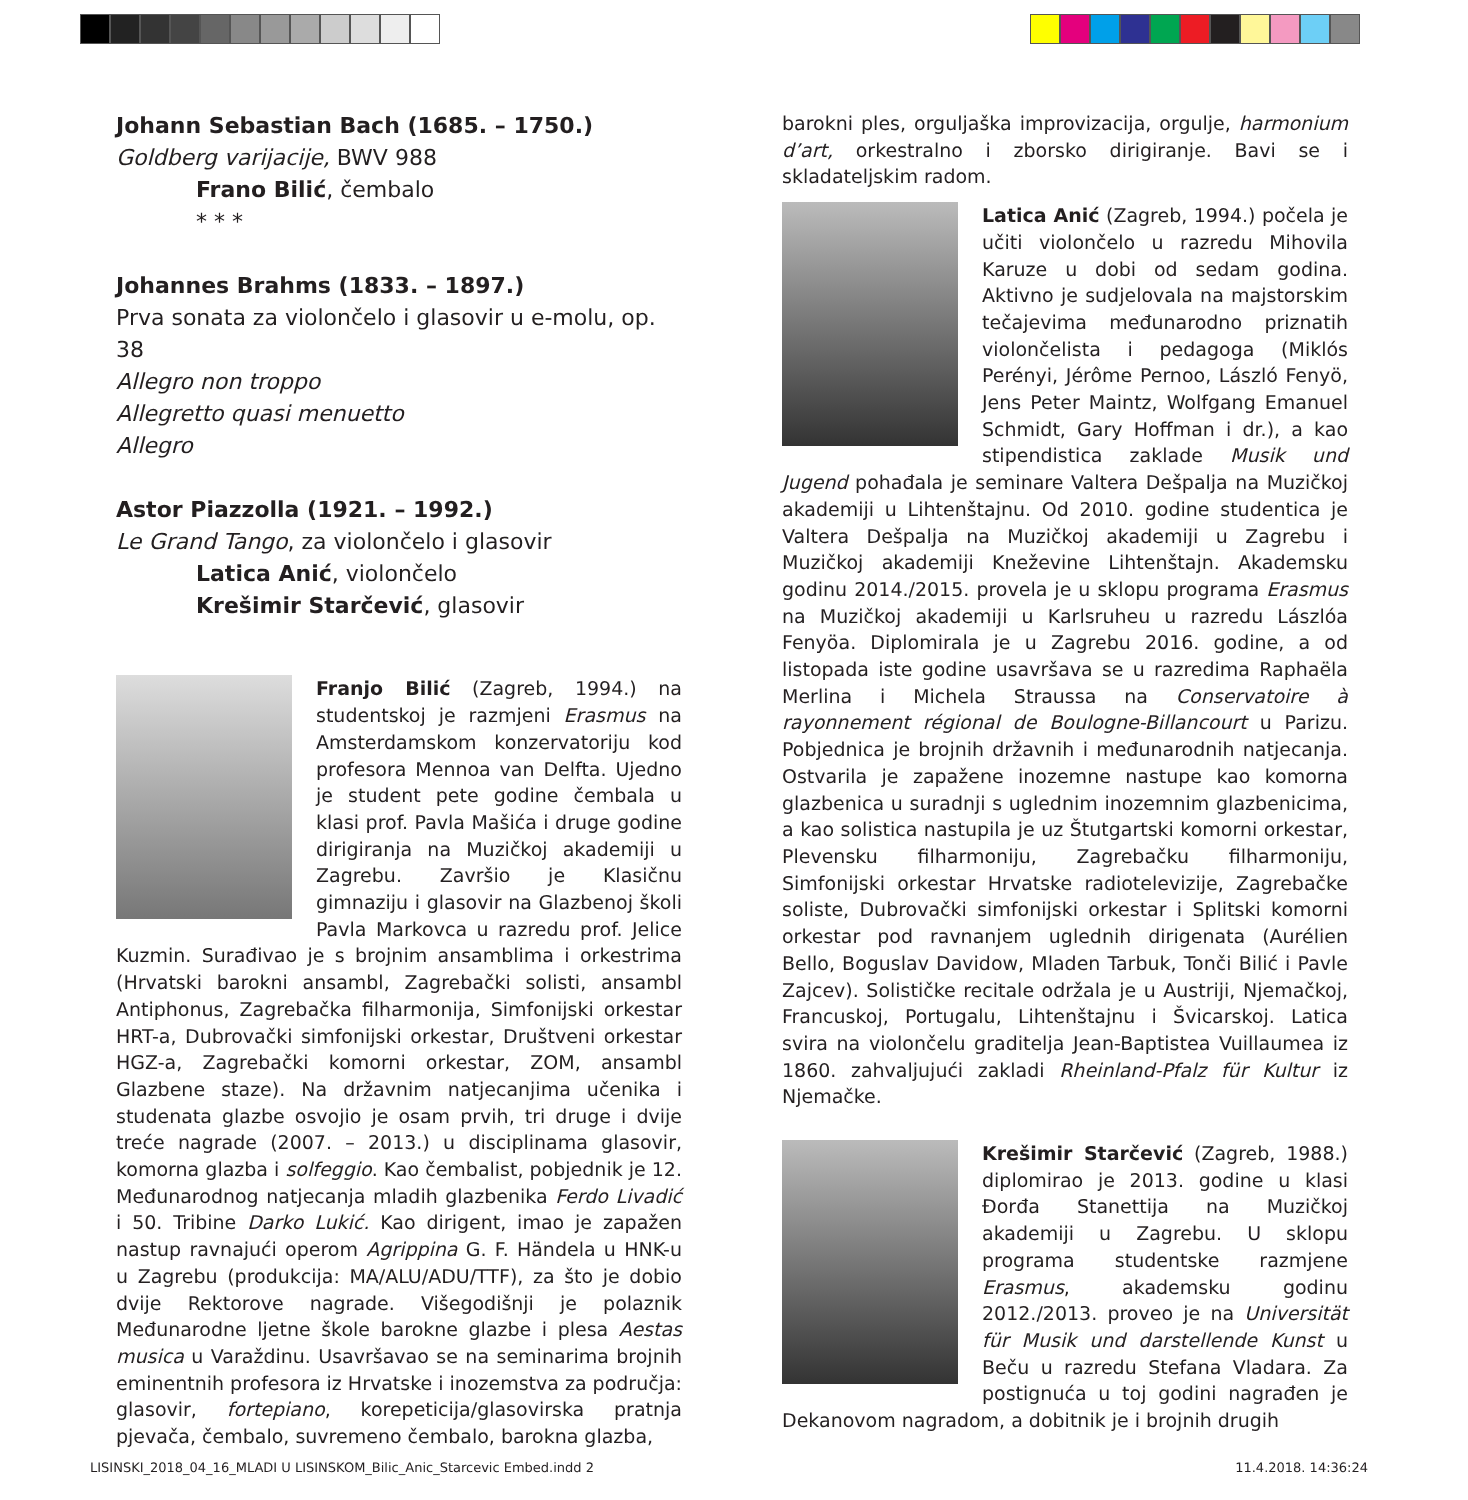Johann Sebastian Bach (1685. – 1750.)
Goldberg varijacije, BWV 988
Frano Bilić, čembalo
* * *
Johannes Brahms (1833. – 1897.)
Prva sonata za violončelo i glasovir u e-molu, op. 38
Allegro non troppo
Allegretto quasi menuetto
Allegro
Astor Piazzolla (1921. – 1992.)
Le Grand Tango, za violončelo i glasovir
Latica Anić, violončelo
Krešimir Starčević, glasovir
Franjo Bilić (Zagreb, 1994.) na studentskoj je razmjeni Erasmus na Amsterdamskom konzervatoriju kod profesora Mennoa van Delfta. Ujedno je student pete godine čembala u klasi prof. Pavla Mašića i druge godine dirigiranja na Muzičkoj akademiji u Zagrebu. Završio je Klasičnu gimnaziju i glasovir na Glazbenoj školi Pavla Markovca u razredu prof. Jelice Kuzmin. Surađivao je s brojnim ansamblima i orkestrima (Hrvatski barokni ansambl, Zagrebački solisti, ansambl Antiphonus, Zagrebačka filharmonija, Simfonijski orkestar HRT-a, Dubrovački simfonijski orkestar, Društveni orkestar HGZ-a, Zagrebački komorni orkestar, ZOM, ansambl Glazbene staze). Na državnim natjecanjima učenika i studenata glazbe osvojio je osam prvih, tri druge i dvije treće nagrade (2007. – 2013.) u disciplinama glasovir, komorna glazba i solfeggio. Kao čembalist, pobjednik je 12. Međunarodnog natjecanja mladih glazbenika Ferdo Livadić i 50. Tribine Darko Lukić. Kao dirigent, imao je zapažen nastup ravnajući operom Agrippina G. F. Händela u HNK-u u Zagrebu (produkcija: MA/ALU/ADU/TTF), za što je dobio dvije Rektorove nagrade. Višegodišnji je polaznik Međunarodne ljetne škole barokne glazbe i plesa Aestas musica u Varaždinu. Usavršavao se na seminarima brojnih eminentnih profesora iz Hrvatske i inozemstva za područja: glasovir, fortepiano, korepeticija/glasovirska pratnja pjevača, čembalo, suvremeno čembalo, barokna glazba,
barokni ples, orguljaška improvizacija, orgulje, harmonium d’art, orkestralno i zborsko dirigiranje. Bavi se i skladateljskim radom.
Latica Anić (Zagreb, 1994.) počela je učiti violončelo u razredu Mihovila Karuze u dobi od sedam godina. Aktivno je sudjelovala na majstorskim tečajevima međunarodno priznatih violončelista i pedagoga (Miklós Perényi, Jérôme Pernoo, László Fenyö, Jens Peter Maintz, Wolfgang Emanuel Schmidt, Gary Hoffman i dr.), a kao stipendistica zaklade Musik und Jugend pohađala je seminare Valtera Dešpalja na Muzičkoj akademiji u Lihtenštajnu. Od 2010. godine studentica je Valtera Dešpalja na Muzičkoj akademiji u Zagrebu i Muzičkoj akademiji Kneževine Lihtenštajn. Akademsku godinu 2014./2015. provela je u sklopu programa Erasmus na Muzičkoj akademiji u Karlsruheu u razredu Lászlóa Fenyöa. Diplomirala je u Zagrebu 2016. godine, a od listopada iste godine usavršava se u razredima Raphaëla Merlina i Michela Straussa na Conservatoire à rayonnement régional de Boulogne-Billancourt u Parizu. Pobjednica je brojnih državnih i međunarodnih natjecanja. Ostvarila je zapažene inozemne nastupe kao komorna glazbenica u suradnji s uglednim inozemnim glazbenicima, a kao solistica nastupila je uz Štutgartski komorni orkestar, Plevensku filharmoniju, Zagrebačku filharmoniju, Simfonijski orkestar Hrvatske radiotelevizije, Zagrebačke soliste, Dubrovački simfonijski orkestar i Splitski komorni orkestar pod ravnanjem uglednih dirigenata (Aurélien Bello, Boguslav Davidow, Mladen Tarbuk, Tonči Bilić i Pavle Zajcev). Solističke recitale održala je u Austriji, Njemačkoj, Francuskoj, Portugalu, Lihtenštajnu i Švicarskoj. Latica svira na violončelu graditelja Jean-Baptistea Vuillaumea iz 1860. zahvaljujući zakladi Rheinland-Pfalz für Kultur iz Njemačke.
Krešimir Starčević (Zagreb, 1988.) diplomirao je 2013. godine u klasi Đorđa Stanettija na Muzičkoj akademiji u Zagrebu. U sklopu programa studentske razmjene Erasmus, akademsku godinu 2012./2013. proveo je na Universität für Musik und darstellende Kunst u Beču u razredu Stefana Vladara. Za postignuća u toj godini nagrađen je Dekanovom nagradom, a dobitnik je i brojnih drugih
LISINSKI_2018_04_16_MLADI U LISINSKOM_Bilic_Anic_Starcevic Embed.indd 2 11.4.2018. 14:36:24